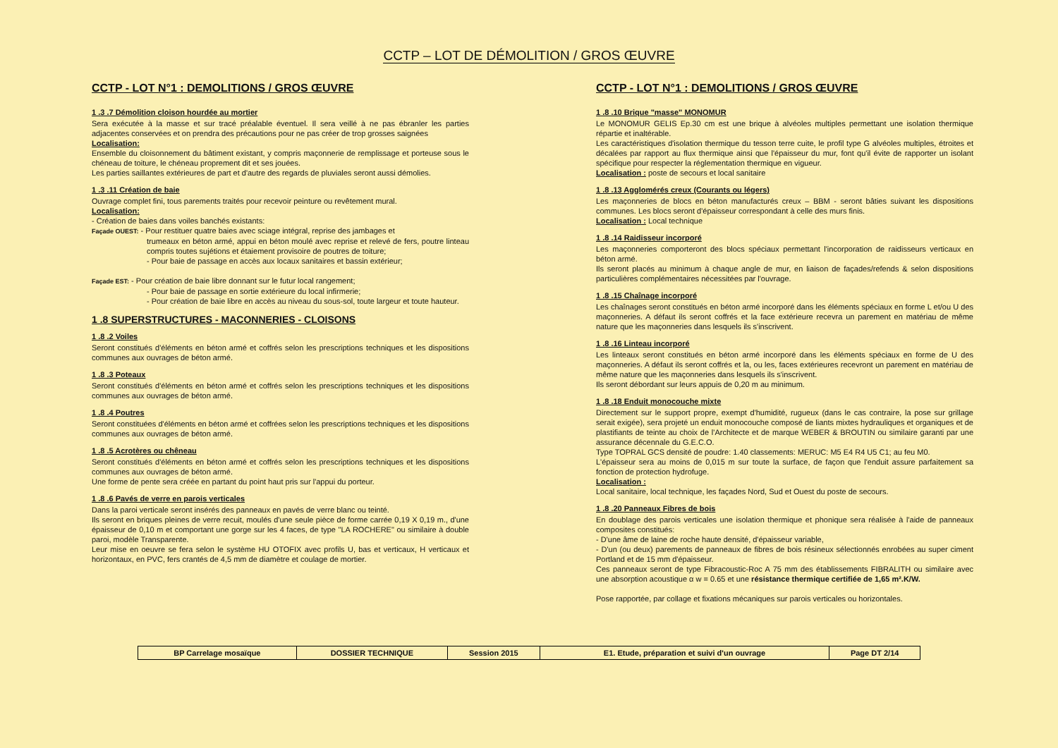CCTP – LOT DE DÉMOLITION / GROS ŒUVRE
CCTP - LOT N°1 : DEMOLITIONS / GROS ŒUVRE
1 .3 .7 Démolition cloison hourdée au mortier
Sera exécutée à la masse et sur tracé préalable éventuel. Il sera veillé à ne pas ébranler les parties adjacentes conservées et on prendra des précautions pour ne pas créer de trop grosses saignées
Localisation:
Ensemble du cloisonnement du bâtiment existant, y compris maçonnerie de remplissage et porteuse sous le chéneau de toiture, le chéneau proprement dit et ses jouées.
Les parties saillantes extérieures de part et d'autre des regards de pluviales seront aussi démolies.
1 .3 .11 Création de baie
Ouvrage complet fini, tous parements traités pour recevoir peinture ou revêtement mural.
Localisation:
- Création de baies dans voiles banchés existants:
Façade OUEST: - Pour restituer quatre baies avec sciage intégral, reprise des jambages et
trumeaux en béton armé, appui en béton moulé avec reprise et relevé de fers, poutre linteau compris toutes sujétions et étaiement provisoire de poutres de toiture;
- Pour baie de passage en accès aux locaux sanitaires et bassin extérieur;
Façade EST: - Pour création de baie libre donnant sur le futur local rangement;
- Pour baie de passage en sortie extérieure du local infirmerie;
- Pour création de baie libre en accès au niveau du sous-sol, toute largeur et toute hauteur.
1 .8 SUPERSTRUCTURES - MACONNERIES - CLOISONS
1 .8 .2 Voiles
Seront constitués d'éléments en béton armé et coffrés selon les prescriptions techniques et les dispositions communes aux ouvrages de béton armé.
1 .8 .3 Poteaux
Seront constitués d'éléments en béton armé et coffrés selon les prescriptions techniques et les dispositions communes aux ouvrages de béton armé.
1 .8 .4 Poutres
Seront constituées d'éléments en béton armé et coffrées selon les prescriptions techniques et les dispositions communes aux ouvrages de béton armé.
1 .8 .5 Acrotères ou chêneau
Seront constitués d'éléments en béton armé et coffrés selon les prescriptions techniques et les dispositions communes aux ouvrages de béton armé.
Une forme de pente sera créée en partant du point haut pris sur l'appui du porteur.
1 .8 .6 Pavés de verre en parois verticales
Dans la paroi verticale seront insérés des panneaux en pavés de verre blanc ou teinté.
Ils seront en briques pleines de verre recuit, moulés d'une seule pièce de forme carrée 0,19 X 0,19 m., d'une épaisseur de 0,10 m et comportant une gorge sur les 4 faces, de type "LA ROCHERE" ou similaire à double paroi, modèle Transparente.
Leur mise en oeuvre se fera selon le système HU OTOFIX avec profils U, bas et verticaux, H verticaux et horizontaux, en PVC, fers crantés de 4,5 mm de diamètre et coulage de mortier.
CCTP - LOT N°1 : DEMOLITIONS / GROS ŒUVRE
1 .8 .10 Brique "masse" MONOMUR
Le MONOMUR GELIS Ep.30 cm est une brique à alvéoles multiples permettant une isolation thermique répartie et inaltérable.
Les caractéristiques d'isolation thermique du tesson terre cuite, le profil type G alvéoles multiples, étroites et décalées par rapport au flux thermique ainsi que l'épaisseur du mur, font qu'il évite de rapporter un isolant spécifique pour respecter la réglementation thermique en vigueur.
Localisation : poste de secours et local sanitaire
1 .8 .13 Agglomérés creux (Courants ou légers)
Les maçonneries de blocs en béton manufacturés creux – BBM - seront bâties suivant les dispositions communes. Les blocs seront d'épaisseur correspondant à celle des murs finis.
Localisation : Local technique
1 .8 .14 Raidisseur incorporé
Les maçonneries comporteront des blocs spéciaux permettant l'incorporation de raidisseurs verticaux en béton armé.
Ils seront placés au minimum à chaque angle de mur, en liaison de façades/refends & selon dispositions particulières complémentaires nécessitées par l'ouvrage.
1 .8 .15 Chaînage incorporé
Les chaînages seront constitués en béton armé incorporé dans les éléments spéciaux en forme L et/ou U des maçonneries. A défaut ils seront coffrés et la face extérieure recevra un parement en matériau de même nature que les maçonneries dans lesquels ils s'inscrivent.
1 .8 .16 Linteau incorporé
Les linteaux seront constitués en béton armé incorporé dans les éléments spéciaux en forme de U des maçonneries. A défaut ils seront coffrés et la, ou les, faces extérieures recevront un parement en matériau de même nature que les maçonneries dans lesquels ils s'inscrivent.
Ils seront débordant sur leurs appuis de 0,20 m au minimum.
1 .8 .18 Enduit monocouche mixte
Directement sur le support propre, exempt d'humidité, rugueux (dans le cas contraire, la pose sur grillage serait exigée), sera projeté un enduit monocouche composé de liants mixtes hydrauliques et organiques et de plastifiants de teinte au choix de l'Architecte et de marque WEBER & BROUTIN ou similaire garanti par une assurance décennale du G.E.C.O.
Type TOPRAL GCS densité de poudre: 1.40 classements: MERUC: M5 E4 R4 U5 C1; au feu M0.
L'épaisseur sera au moins de 0,015 m sur toute la surface, de façon que l'enduit assure parfaitement sa fonction de protection hydrofuge.
Localisation :
Local sanitaire, local technique, les façades Nord, Sud et Ouest du poste de secours.
1 .8 .20 Panneaux Fibres de bois
En doublage des parois verticales une isolation thermique et phonique sera réalisée à l'aide de panneaux composites constitués:
- D'une âme de laine de roche haute densité, d'épaisseur variable,
- D'un (ou deux) parements de panneaux de fibres de bois résineux sélectionnés enrobées au super ciment Portland et de 15 mm d'épaisseur.
Ces panneaux seront de type Fibracoustic-Roc A 75 mm des établissements FIBRALITH ou similaire avec une absorption acoustique α w = 0.65 et une résistance thermique certifiée de 1,65 m².K/W.
Pose rapportée, par collage et fixations mécaniques sur parois verticales ou horizontales.
| BP Carrelage mosaïque | DOSSIER TECHNIQUE | Session 2015 | E1. Etude, préparation et suivi d'un ouvrage | Page DT 2/14 |